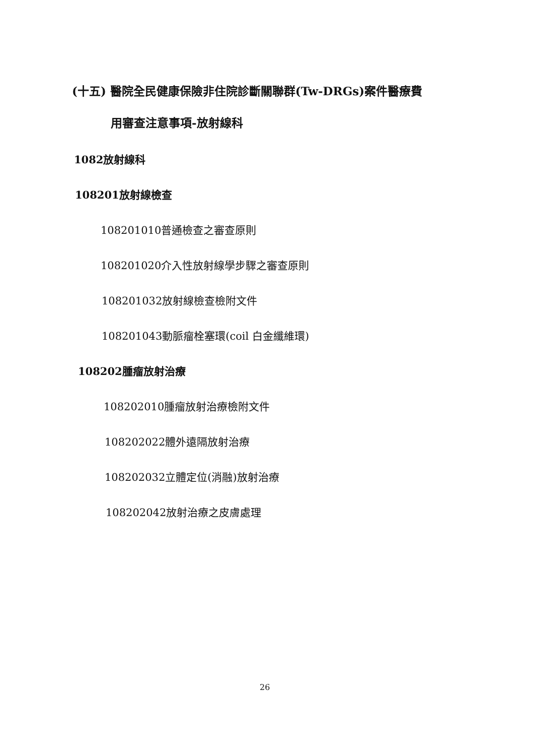(十五) 醫院全民健康保險非住院診斷關聯群(Tw-DRGs)案件醫療費
用審查注意事項-放射線科
1082放射線科
108201放射線檢查
108201010普通檢查之審查原則
108201020介入性放射線學步驟之審查原則
108201032放射線檢查檢附文件
108201043動脈瘤栓塞環(coil 白金纖維環)
108202腫瘤放射治療
108202010腫瘤放射治療檢附文件
108202022體外遠隔放射治療
108202032立體定位(消融)放射治療
108202042放射治療之皮膚處理
26